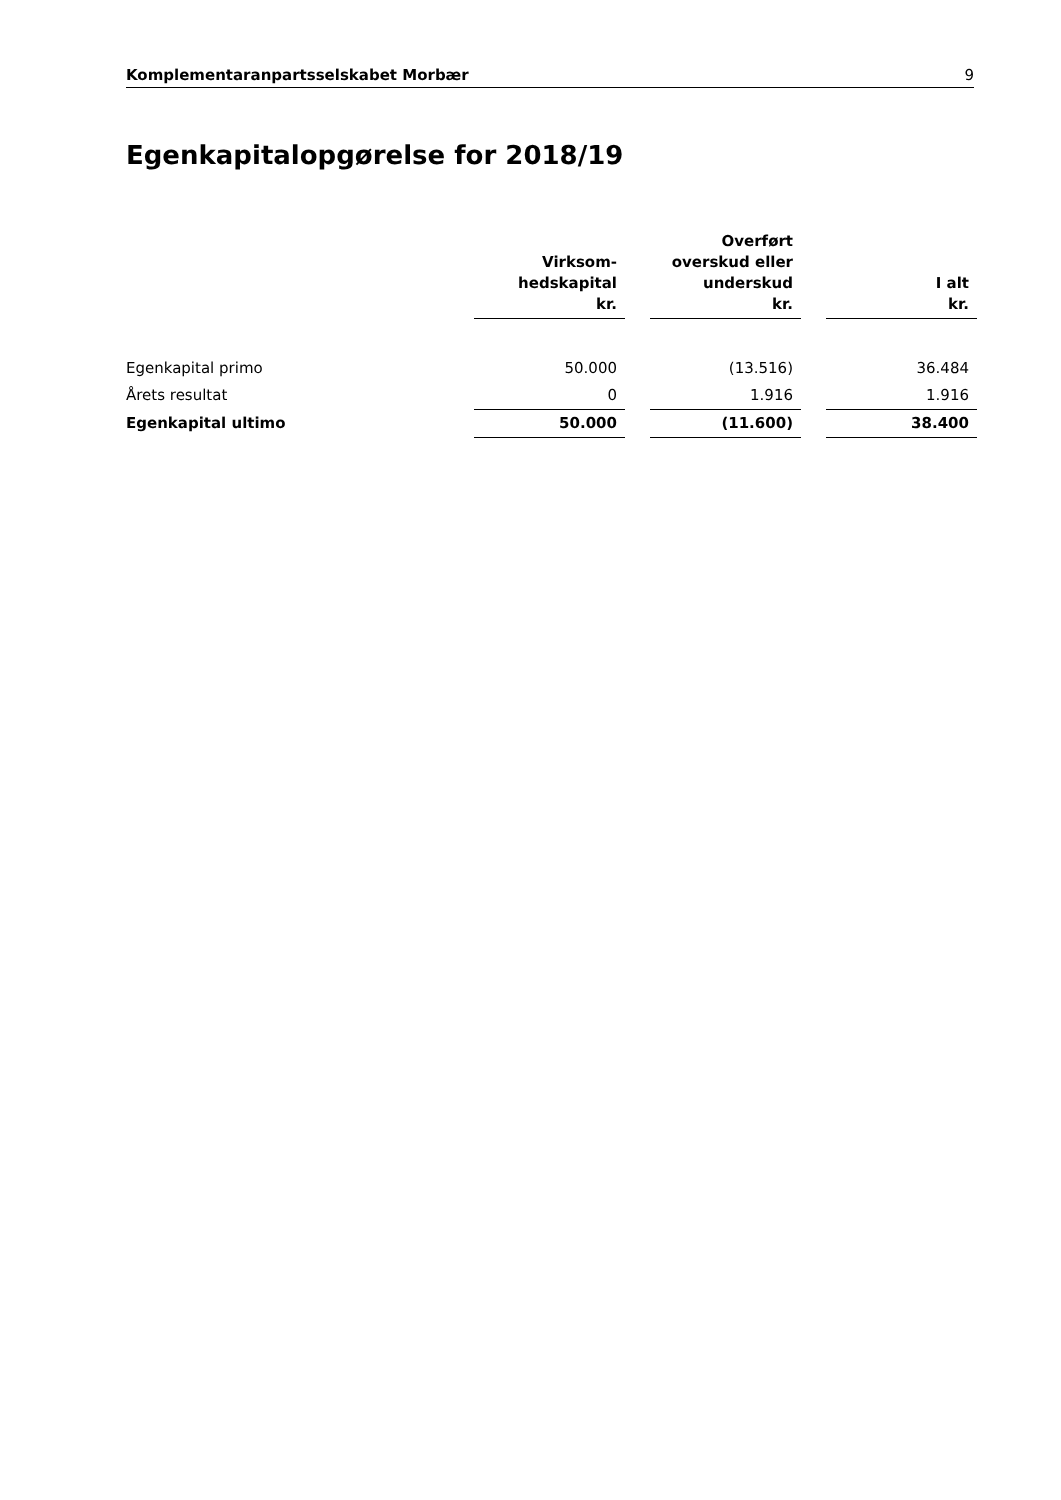Komplementaranpartsselskabet Morbær 9
Egenkapitalopgørelse for 2018/19
| | Virksom- hedskapital kr. | | Overført overskud eller underskud kr. | | I alt kr. |
| --- | --- | --- | --- | --- | --- |
| Egenkapital primo | 50.000 | | (13.516) | | 36.484 |
| Årets resultat | 0 | | 1.916 | | 1.916 |
| Egenkapital ultimo | 50.000 | | (11.600) | | 38.400 |